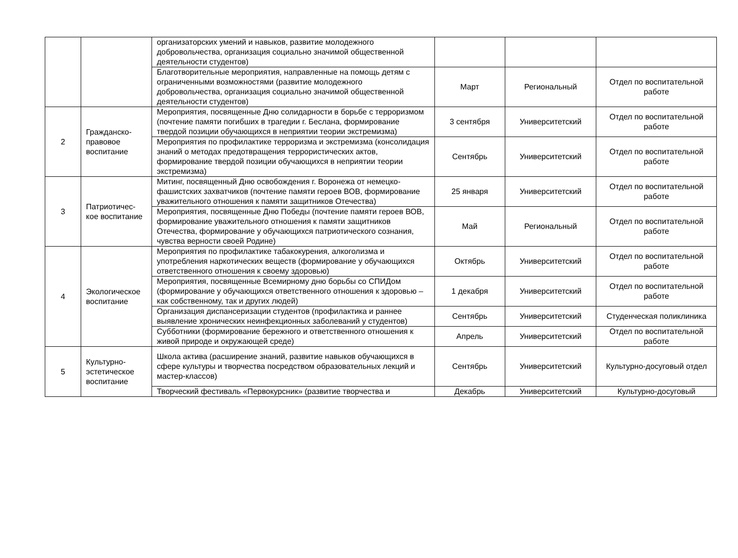| | | организаторских умений и навыков, развитие молодежного добровольчества, организация социально значимой общественной деятельности студентов) | | | |
| | | Благотворительные мероприятия, направленные на помощь детям с ограниченными возможностями (развитие молодежного добровольчества, организация социально значимой общественной деятельности студентов) | Март | Региональный | Отдел по воспитательной работе |
| 2 | Гражданско-правовое воспитание | Мероприятия, посвященные Дню солидарности в борьбе с терроризмом (почтение памяти погибших в трагедии г. Беслана, формирование твердой позиции обучающихся в неприятии теории экстремизма) | 3 сентября | Университетский | Отдел по воспитательной работе |
| | | Мероприятия по профилактике терроризма и экстремизма (консолидация знаний о методах предотвращения террористических актов, формирование твердой позиции обучающихся в неприятии теории экстремизма) | Сентябрь | Университетский | Отдел по воспитательной работе |
| 3 | Патриотичес-кое воспитание | Митинг, посвященный Дню освобождения г. Воронежа от немецко-фашистских захватчиков (почтение памяти героев ВОВ, формирование уважительного отношения к памяти защитников Отечества) | 25 января | Университетский | Отдел по воспитательной работе |
| | | Мероприятия, посвященные Дню Победы (почтение памяти героев ВОВ, формирование уважительного отношения к памяти защитников Отечества, формирование у обучающихся патриотического сознания, чувства верности своей Родине) | Май | Региональный | Отдел по воспитательной работе |
| 4 | Экологическое воспитание | Мероприятия по профилактике табакокурения, алкоголизма и употребления наркотических веществ (формирование у обучающихся ответственного отношения к своему здоровью) | Октябрь | Университетский | Отдел по воспитательной работе |
| | | Мероприятия, посвященные Всемирному дню борьбы со СПИДом (формирование у обучающихся ответственного отношения к здоровью – как собственному, так и других людей) | 1 декабря | Университетский | Отдел по воспитательной работе |
| | | Организация диспансеризации студентов (профилактика и раннее выявление хронических неинфекционных заболеваний у студентов) | Сентябрь | Университетский | Студенческая поликлиника |
| | | Субботники (формирование бережного и ответственного отношения к живой природе и окружающей среде) | Апрель | Университетский | Отдел по воспитательной работе |
| 5 | Культурно-эстетическое воспитание | Школа актива (расширение знаний, развитие навыков обучающихся в сфере культуры и творчества посредством образовательных лекций и мастер-классов) | Сентябрь | Университетский | Культурно-досуговый отдел |
| | | Творческий фестиваль «Первокурсник» (развитие творчества и | Декабрь | Университетский | Культурно-досуговый |